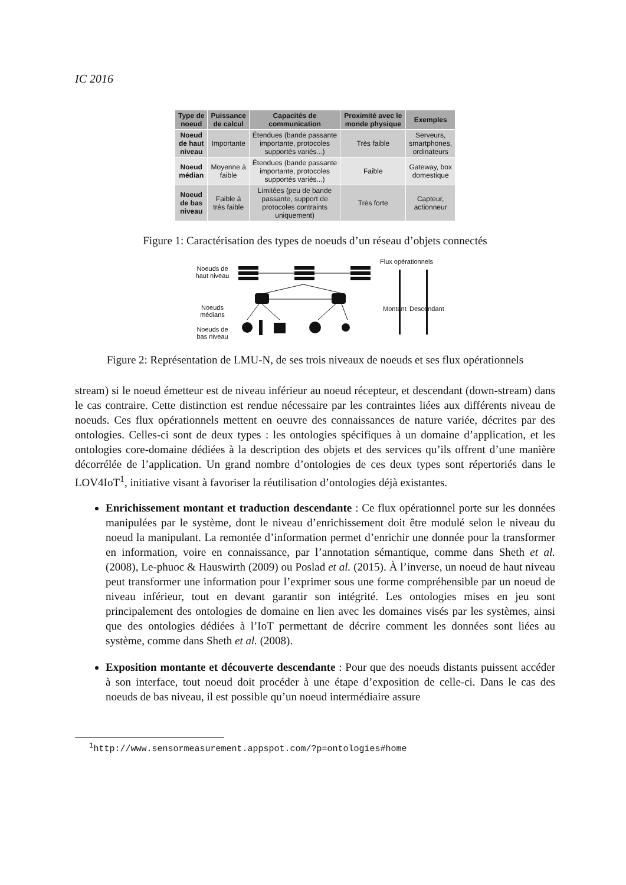IC 2016
| Type de noeud | Puissance de calcul | Capacités de communication | Proximité avec le monde physique | Exemples |
| --- | --- | --- | --- | --- |
| Noeud de haut niveau | Importante | Étendues (bande passante importante, protocoles supportés variés...) | Très faible | Serveurs, smartphones, ordinateurs |
| Noeud médian | Moyenne à faible | Étendues (bande passante importante, protocoles supportés variés...) | Faible | Gateway, box domestique |
| Noeud de bas niveau | Faible à très faible | Limitées (peu de bande passante, support de protocoles contraints uniquement) | Très forte | Capteur, actionneur |
Figure 1: Caractérisation des types de noeuds d’un réseau d’objets connectés
Noeuds de
haut niveau
Noeuds
médians
Noeuds de
bas niveau
Flux opérationnels
Montant Descendant
Figure 2: Représentation de LMU-N, de ses trois niveaux de noeuds et ses flux opérationnels
stream) si le noeud émetteur est de niveau inférieur au noeud récepteur, et descendant (down-stream) dans le cas contraire. Cette distinction est rendue nécessaire par les contraintes liées aux différents niveau de noeuds. Ces flux opérationnels mettent en oeuvre des connaissances de nature variée, décrites par des ontologies. Celles-ci sont de deux types : les ontologies spécifiques à un domaine d’application, et les ontologies core-domaine dédiées à la description des objets et des services qu’ils offrent d’une manière décorrélée de l’application. Un grand nombre d’ontologies de ces deux types sont répertoriés dans le LOV4IoT<sup>1</sup>, initiative visant à favoriser la réutilisation d’ontologies déjà existantes.
Enrichissement montant et traduction descendante : Ce flux opérationnel porte sur les données manipulées par le système, dont le niveau d’enrichissement doit être modulé selon le niveau du noeud la manipulant. La remontée d’information permet d’enrichir une donnée pour la transformer en information, voire en connaissance, par l’annotation sémantique, comme dans Sheth et al. (2008), Le-phuoc & Hauswirth (2009) ou Poslad et al. (2015). À l’inverse, un noeud de haut niveau peut transformer une information pour l’exprimer sous une forme compréhensible par un noeud de niveau inférieur, tout en devant garantir son intégrité. Les ontologies mises en jeu sont principalement des ontologies de domaine en lien avec les domaines visés par les systèmes, ainsi que des ontologies dédiées à l’IoT permettant de décrire comment les données sont liées au système, comme dans Sheth et al. (2008).
Exposition montante et découverte descendante : Pour que des noeuds distants puissent accéder à son interface, tout noeud doit procéder à une étape d’exposition de celle-ci. Dans le cas des noeuds de bas niveau, il est possible qu’un noeud intermédiaire assure
<sup>1</sup> http://www.sensormeasurement.appspot.com/?p=ontologies#home